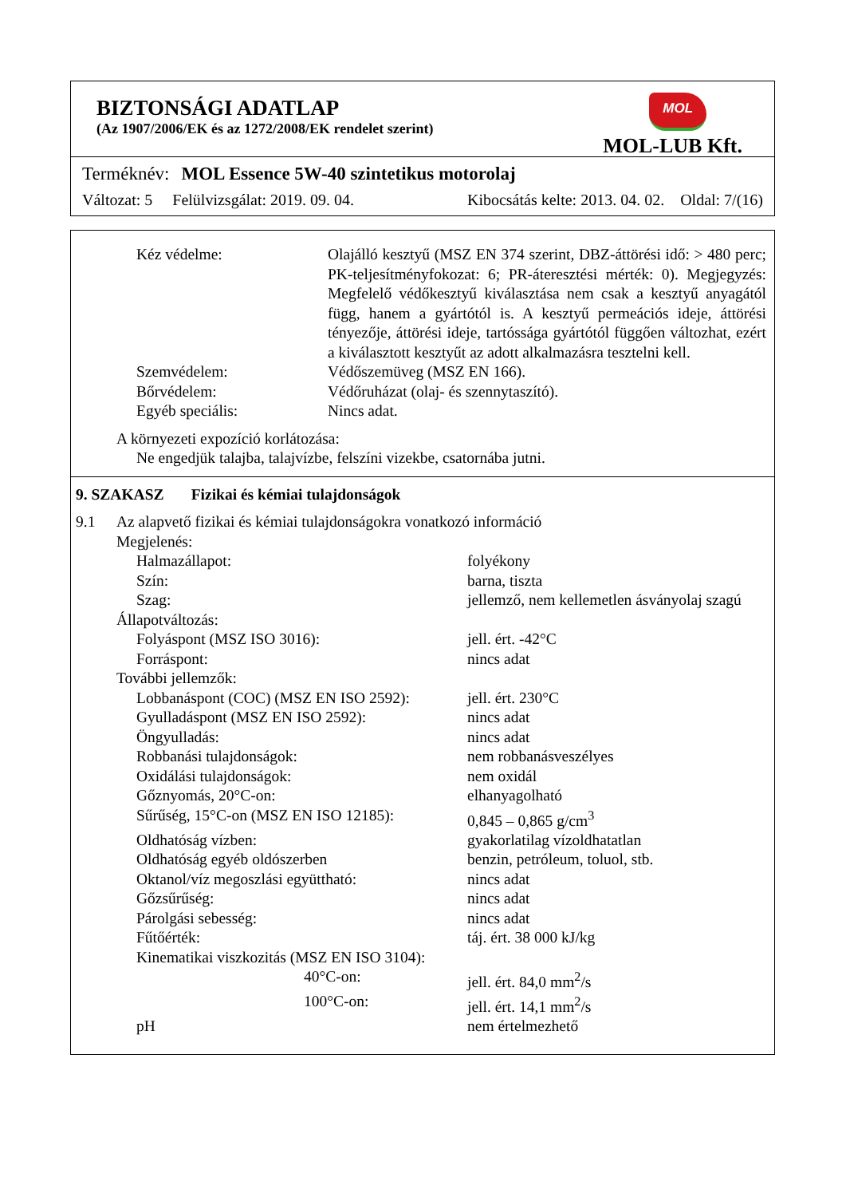BIZTONSÁGI ADATLAP
(Az 1907/2006/EK és az 1272/2008/EK rendelet szerint)
MOL
MOL-LUB Kft.
Terméknév: MOL Essence 5W-40 szintetikus motorolaj
Változat: 5 Felülvizsgálat: 2019. 09. 04. Kibocsátás kelte: 2013. 04. 02. Oldal: 7/(16)
| Kéz védelme: | Olajálló kesztyű (MSZ EN 374 szerint, DBZ-áttörési idő: > 480 perc; PK-teljesítményfokozat: 6; PR-áteresztési mérték: 0). Megjegyzés: Megfelelő védőkesztyű kiválasztása nem csak a kesztyű anyagától függ, hanem a gyártótól is. A kesztyű permeációs ideje, áttörési tényezője, áttörési ideje, tartóssága gyártótól függően változhat, ezért a kiválasztott kesztyűt az adott alkalmazásra tesztelni kell. |
| Szemvédelem: | Védőszemüveg (MSZ EN 166). |
| Bőrvédelem: | Védőruházat (olaj- és szennytaszító). |
| Egyéb speciális: | Nincs adat. |
A környezeti expozíció korlátozása:
Ne engedjük talajba, talajvízbe, felszíni vizekbe, csatornába jutni.
9. SZAKASZ Fizikai és kémiai tulajdonságok
| 9.1 | Az alapvető fizikai és kémiai tulajdonságokra vonatkozó információ | | |
| | Megjelenés: | | |
| | | Halmazállapot: | folyékony |
| | | Szín: | barna, tiszta |
| | | Szag: | jellemző, nem kellemetlen ásványolaj szagú |
| | Állapotváltozás: | | |
| | | Folyáspont (MSZ ISO 3016): | jell. ért. -42°C |
| | | Forráspont: | nincs adat |
| | További jellemzők: | | |
| | | Lobbanáspont (COC) (MSZ EN ISO 2592): | jell. ért. 230°C |
| | | Gyulladáspont (MSZ EN ISO 2592): | nincs adat |
| | | Öngyulladás: | nincs adat |
| | | Robbanási tulajdonságok: | nem robbanásveszélyes |
| | | Oxidálási tulajdonságok: | nem oxidál |
| | | Gőznyomás, 20°C-on: | elhanyagolható |
| | | Sűrűség, 15°C-on (MSZ EN ISO 12185): | 0,845 – 0,865 g/cm<sup>3</sup> |
| | | Oldhatóság vízben: | gyakorlatilag vízoldhatatlan |
| | | Oldhatóság egyéb oldószerben | benzin, petróleum, toluol, stb. |
| | | Oktanol/víz megoszlási együttható: | nincs adat |
| | | Gőzsűrűség: | nincs adat |
| | | Párolgási sebesség: | nincs adat |
| | | Fűtőérték: | táj. ért. 38 000 kJ/kg |
| | | Kinematikai viszkozitás (MSZ EN ISO 3104): | |
| | | 40°C-on: | jell. ért. 84,0 mm<sup>2</sup>/s |
| | | 100°C-on: | jell. ért. 14,1 mm<sup>2</sup>/s |
| | | pH | nem értelmezhető |